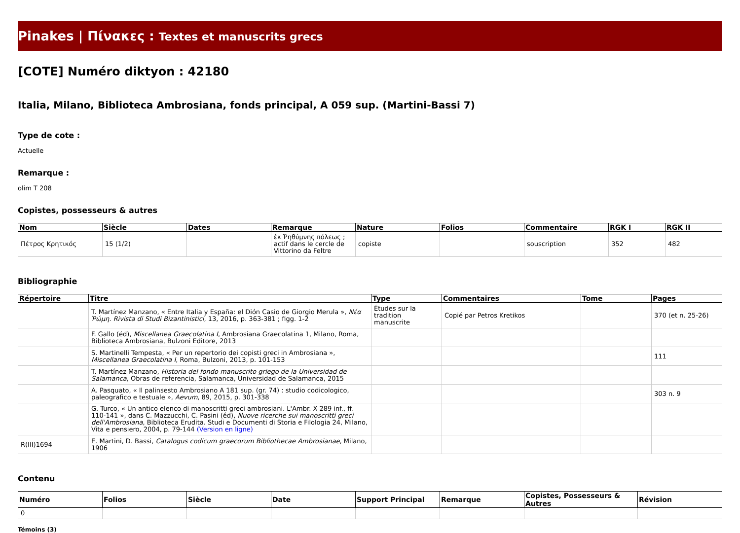Pinakes | Πίνακες : Textes et manuscrits grecs
[COTE] Numéro diktyon : 42180
Italia, Milano, Biblioteca Ambrosiana, fonds principal, A 059 sup. (Martini-Bassi 7)
Type de cote :
Actuelle
Remarque :
olim T 208
Copistes, possesseurs & autres
| Nom | Siècle | Dates | Remarque | Nature | Folios | Commentaire | RGK I | RGK II |
| --- | --- | --- | --- | --- | --- | --- | --- | --- |
| Πέτρος Κρητικός | 15 (1/2) | | ἐκ Ῥηθύμνης πόλεως ; actif dans le cercle de Vittorino da Feltre | copiste | | souscription | 352 | 482 |
Bibliographie
| Répertoire | Titre | Type | Commentaires | Tome | Pages |
| --- | --- | --- | --- | --- | --- |
| | T. Martínez Manzano, « Entre Italia y España: el Dión Casio de Giorgio Merula », Νέα Ῥώμη. Rivista di Studi Bizantinistici , 13, 2016, p. 363-381 ; figg. 1-2 | Études sur la tradition manuscrite | Copié par Petros Kretikos | | 370 (et n. 25-26) |
| | F. Gallo (éd), Miscellanea Graecolatina I , Ambrosiana Graecolatina 1, Milano, Roma, Biblioteca Ambrosiana, Bulzoni Editore, 2013 | | | | |
| | S. Martinelli Tempesta, « Per un repertorio dei copisti greci in Ambrosiana », Miscellanea Graecolatina I , Roma, Bulzoni, 2013, p. 101-153 | | | | 111 |
| | T. Martínez Manzano, Historia del fondo manuscrito griego de la Universidad de Salamanca , Obras de referencia, Salamanca, Universidad de Salamanca, 2015 | | | | |
| | A. Pasquato, « Il palinsesto Ambrosiano A 181 sup. (gr. 74) : studio codicologico, paleografico e testuale », Aevum , 89, 2015, p. 301-338 | | | | 303 n. 9 |
| | G. Turco, « Un antico elenco di manoscritti greci ambrosiani. L'Ambr. X 289 inf., ff. 110-141 », dans C. Mazzucchi, C. Pasini (éd), Nuove ricerche sui manoscritti greci dell'Ambrosiana , Biblioteca Erudita. Studi e Documenti di Storia e Filologia 24, Milano, Vita e pensiero, 2004, p. 79-144 (Version en ligne) | | | | |
| R(III)1694 | E. Martini, D. Bassi, Catalogus codicum graecorum Bibliothecae Ambrosianae , Milano, 1906 | | | | |
Contenu
| Numéro | Folios | Siècle | Date | Support Principal | Remarque | Copistes, Possesseurs & Autres | Révision |
| --- | --- | --- | --- | --- | --- | --- | --- |
| 0 | | | | | | | |
Témoins (3)